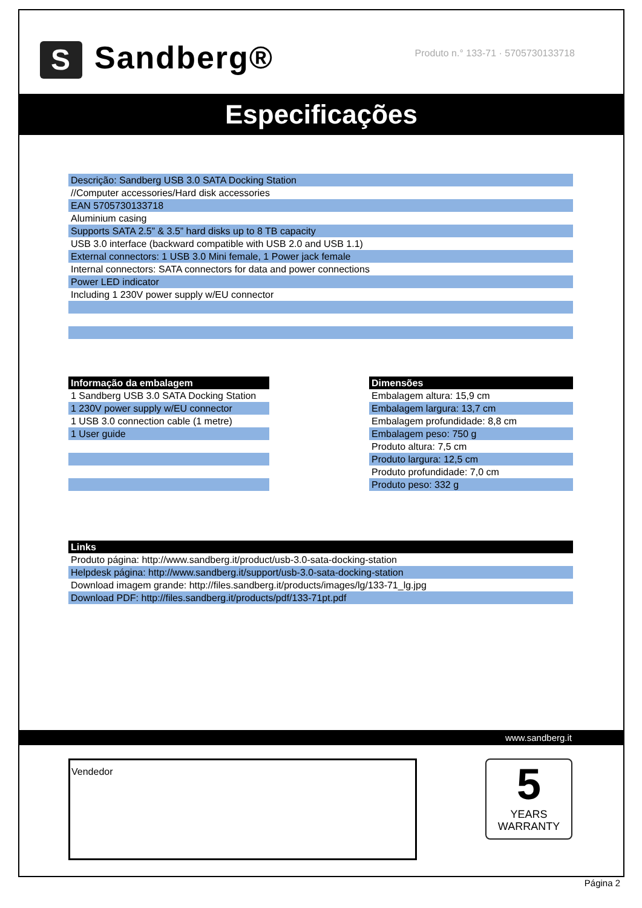S Sandberg®
Produto n.° 133-71 · 5705730133718
Especificações
| Descrição: Sandberg USB 3.0 SATA Docking Station |
| //Computer accessories/Hard disk accessories |
| EAN 5705730133718 |
| Aluminium casing |
| Supports SATA 2.5” & 3.5” hard disks up to 8 TB capacity |
| USB 3.0 interface (backward compatible with USB 2.0 and USB 1.1) |
| External connectors: 1 USB 3.0 Mini female, 1 Power jack female |
| Internal connectors: SATA connectors for data and power connections |
| Power LED indicator |
| Including 1 230V power supply w/EU connector |
| Informação da embalagem |
| --- |
| 1 Sandberg USB 3.0 SATA Docking Station |
| 1 230V power supply w/EU connector |
| 1 USB 3.0 connection cable (1 metre) |
| 1 User guide |
| Dimensões |
| --- |
| Embalagem altura: 15,9 cm |
| Embalagem largura: 13,7 cm |
| Embalagem profundidade: 8,8 cm |
| Embalagem peso: 750 g |
| Produto altura: 7,5 cm |
| Produto largura: 12,5 cm |
| Produto profundidade: 7,0 cm |
| Produto peso: 332 g |
| Links |
| --- |
| Produto página: http://www.sandberg.it/product/usb-3.0-sata-docking-station |
| Helpdesk página: http://www.sandberg.it/support/usb-3.0-sata-docking-station |
| Download imagem grande: http://files.sandberg.it/products/images/lg/133-71_lg.jpg |
| Download PDF: http://files.sandberg.it/products/pdf/133-71pt.pdf |
www.sandberg.it
Vendedor
5
YEARS
WARRANTY
Página 2